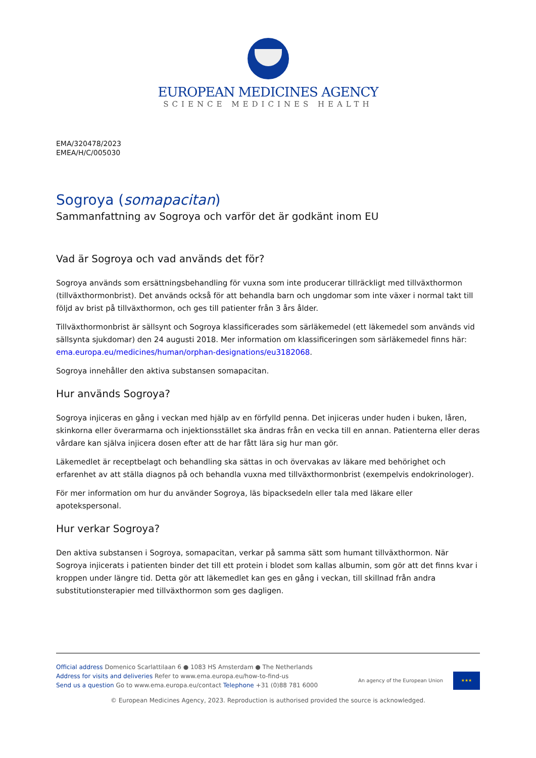EUROPEAN MEDICINES AGENCY
SCIENCE MEDICINES HEALTH
EMA/320478/2023
EMEA/H/C/005030
Sogroya (somapacitan)
Sammanfattning av Sogroya och varför det är godkänt inom EU
Vad är Sogroya och vad används det för?
Sogroya används som ersättningsbehandling för vuxna som inte producerar tillräckligt med tillväxthormon (tillväxthormonbrist). Det används också för att behandla barn och ungdomar som inte växer i normal takt till följd av brist på tillväxthormon, och ges till patienter från 3 års ålder.
Tillväxthormonbrist är sällsynt och Sogroya klassificerades som särläkemedel (ett läkemedel som används vid sällsynta sjukdomar) den 24 augusti 2018. Mer information om klassificeringen som särläkemedel finns här: ema.europa.eu/medicines/human/orphan-designations/eu3182068.
Sogroya innehåller den aktiva substansen somapacitan.
Hur används Sogroya?
Sogroya injiceras en gång i veckan med hjälp av en förfylld penna. Det injiceras under huden i buken, låren, skinkorna eller överarmarna och injektionsstället ska ändras från en vecka till en annan. Patienterna eller deras vårdare kan själva injicera dosen efter att de har fått lära sig hur man gör.
Läkemedlet är receptbelagt och behandling ska sättas in och övervakas av läkare med behörighet och erfarenhet av att ställa diagnos på och behandla vuxna med tillväxthormonbrist (exempelvis endokrinologer).
För mer information om hur du använder Sogroya, läs bipacksedeln eller tala med läkare eller apotekspersonal.
Hur verkar Sogroya?
Den aktiva substansen i Sogroya, somapacitan, verkar på samma sätt som humant tillväxthormon. När Sogroya injicerats i patienten binder det till ett protein i blodet som kallas albumin, som gör att det finns kvar i kroppen under längre tid. Detta gör att läkemedlet kan ges en gång i veckan, till skillnad från andra substitutionsterapier med tillväxthormon som ges dagligen.
Official address Domenico Scarlattilaan 6 ● 1083 HS Amsterdam ● The Netherlands
Address for visits and deliveries Refer to www.ema.europa.eu/how-to-find-us
Send us a question Go to www.ema.europa.eu/contact Telephone +31 (0)88 781 6000
An agency of the European Union
★★★
© European Medicines Agency, 2023. Reproduction is authorised provided the source is acknowledged.